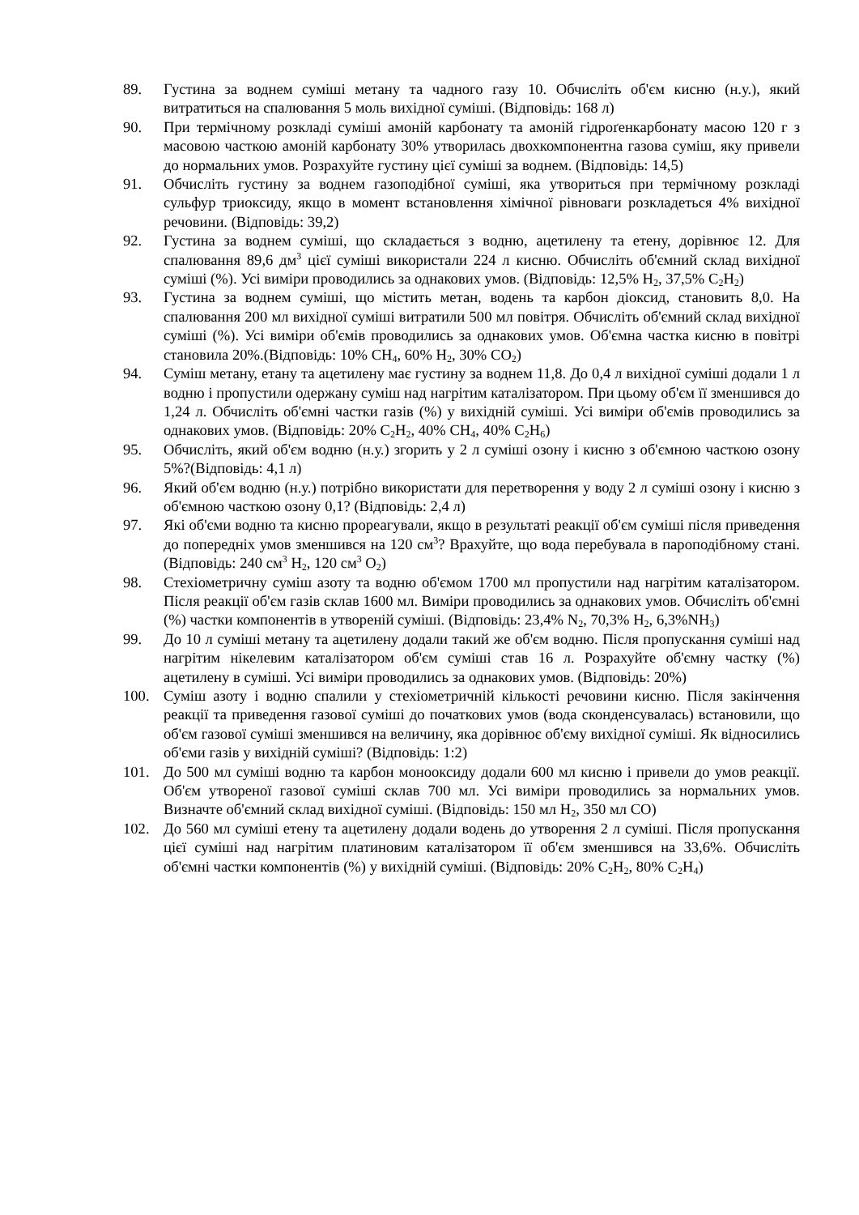89. Густина за воднем суміші метану та чадного газу 10. Обчисліть об'єм кисню (н.у.), який витратиться на спалювання 5 моль вихідної суміші. (Відповідь: 168 л)
90. При термічному розкладі суміші амоній карбонату та амоній гідроґенкарбонату масою 120 г з масовою часткою амоній карбонату 30% утворилась двохкомпонентна газова суміш, яку привели до нормальних умов. Розрахуйте густину цієї суміші за воднем. (Відповідь: 14,5)
91. Обчисліть густину за воднем газоподібної суміші, яка утвориться при термічному розкладі сульфур триоксиду, якщо в момент встановлення хімічної рівноваги розкладеться 4% вихідної речовини. (Відповідь: 39,2)
92. Густина за воднем суміші, що складається з водню, ацетилену та етену, дорівнює 12. Для спалювання 89,6 дм<sup>3</sup> цієї суміші використали 224 л кисню. Обчисліть об'ємний склад вихідної суміші (%). Усі виміри проводились за однакових умов. (Відповідь: 12,5% H<sub>2</sub>, 37,5% C<sub>2</sub>H<sub>2</sub>)
93. Густина за воднем суміші, що містить метан, водень та карбон діоксид, становить 8,0. На спалювання 200 мл вихідної суміші витратили 500 мл повітря. Обчисліть об'ємний склад вихідної суміші (%). Усі виміри об'ємів проводились за однакових умов. Об'ємна частка кисню в повітрі становила 20%.(Відповідь: 10% CH<sub>4</sub>, 60% H<sub>2</sub>, 30% CO<sub>2</sub>)
94. Суміш метану, етану та ацетилену має густину за воднем 11,8. До 0,4 л вихідної суміші додали 1 л водню і пропустили одержану суміш над нагрітим каталізатором. При цьому об'єм її зменшився до 1,24 л. Обчисліть об'ємні частки газів (%) у вихідній суміші. Усі виміри об'ємів проводились за однакових умов. (Відповідь: 20% C<sub>2</sub>H<sub>2</sub>, 40% CH<sub>4</sub>, 40% C<sub>2</sub>H<sub>6</sub>)
95. Обчисліть, який об'єм водню (н.у.) згорить у 2 л суміші озону і кисню з об'ємною часткою озону 5%?(Відповідь: 4,1 л)
96. Який об'єм водню (н.у.) потрібно використати для перетворення у воду 2 л суміші озону і кисню з об'ємною часткою озону 0,1? (Відповідь: 2,4 л)
97. Які об'єми водню та кисню прореагували, якщо в результаті реакції об'єм суміші після приведення до попередніх умов зменшився на 120 см<sup>3</sup>? Врахуйте, що вода перебувала в пароподібному стані. (Відповідь: 240 см<sup>3</sup> H<sub>2</sub>, 120 см<sup>3</sup> O<sub>2</sub>)
98. Стехіометричну суміш азоту та водню об'ємом 1700 мл пропустили над нагрітим каталізатором. Після реакції об'єм газів склав 1600 мл. Виміри проводились за однакових умов. Обчисліть об'ємні (%) частки компонентів в утвореній суміші. (Відповідь: 23,4% N<sub>2</sub>, 70,3% H<sub>2</sub>, 6,3%NH<sub>3</sub>)
99. До 10 л суміші метану та ацетилену додали такий же об'єм водню. Після пропускання суміші над нагрітим нікелевим каталізатором об'єм суміші став 16 л. Розрахуйте об'ємну частку (%) ацетилену в суміші. Усі виміри проводились за однакових умов. (Відповідь: 20%)
100. Суміш азоту і водню спалили у стехіометричній кількості речовини кисню. Після закінчення реакції та приведення газової суміші до початкових умов (вода сконденсувалась) встановили, що об'єм газової суміші зменшився на величину, яка дорівнює об'єму вихідної суміші. Як відносились об'єми газів у вихідній суміші? (Відповідь: 1:2)
101. До 500 мл суміші водню та карбон монооксиду додали 600 мл кисню і привели до умов реакції. Об'єм утвореної газової суміші склав 700 мл. Усі виміри проводились за нормальних умов. Визначте об'ємний склад вихідної суміші. (Відповідь: 150 мл H<sub>2</sub>, 350 мл CO)
102. До 560 мл суміші етену та ацетилену додали водень до утворення 2 л суміші. Після пропускання цієї суміші над нагрітим платиновим каталізатором її об'єм зменшився на 33,6%. Обчисліть об'ємні частки компонентів (%) у вихідній суміші. (Відповідь: 20% C<sub>2</sub>H<sub>2</sub>, 80% C<sub>2</sub>H<sub>4</sub>)